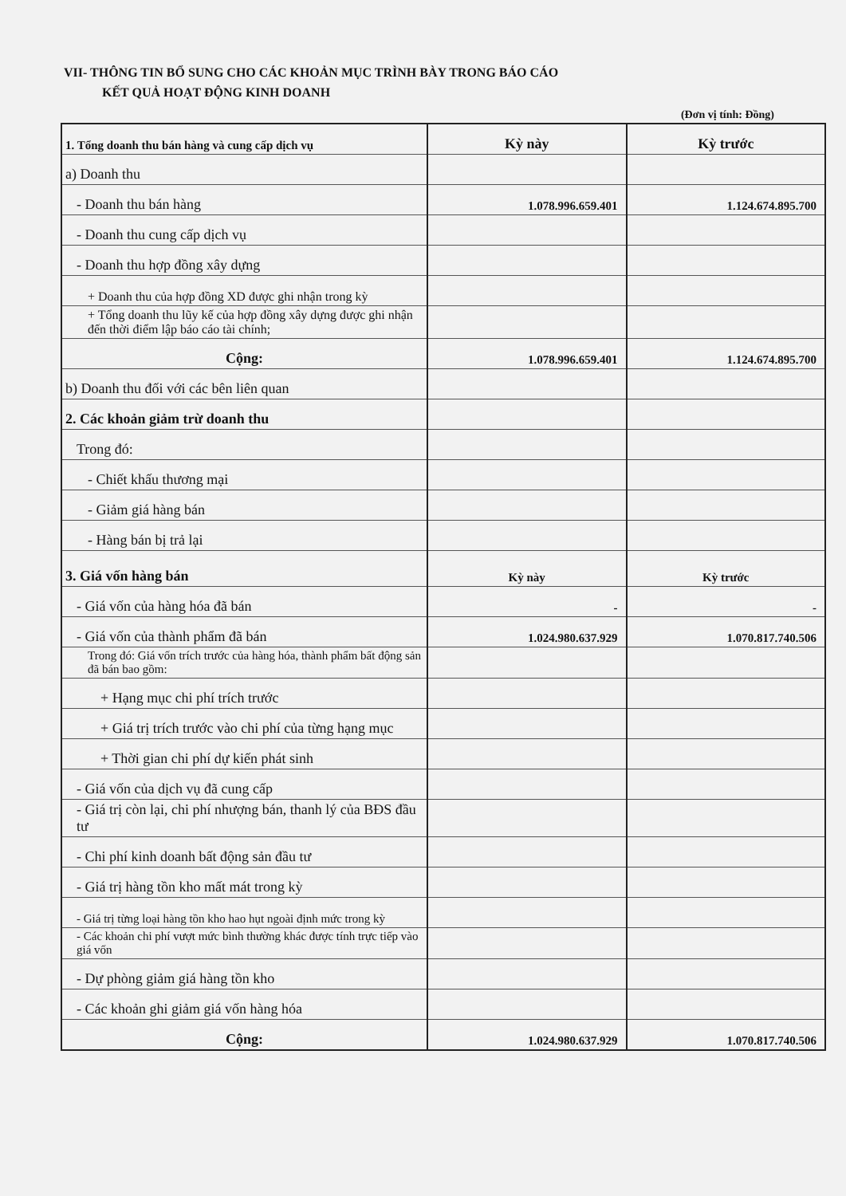VII- THÔNG TIN BỔ SUNG CHO CÁC KHOẢN MỤC TRÌNH BÀY TRONG BÁO CÁO
KẾT QUẢ HOẠT ĐỘNG KINH DOANH
(Đơn vị tính: Đồng)
| 1. Tổng doanh thu bán hàng và cung cấp dịch vụ | Kỳ này | Kỳ trước |
| a) Doanh thu | | |
| - Doanh thu bán hàng | 1.078.996.659.401 | 1.124.674.895.700 |
| - Doanh thu cung cấp dịch vụ | | |
| - Doanh thu hợp đồng xây dựng | | |
| + Doanh thu của hợp đồng XD được ghi nhận trong kỳ | | |
| + Tổng doanh thu lũy kế của hợp đồng xây dựng được ghi nhận đến thời điểm lập báo cáo tài chính; | | |
| Cộng: | 1.078.996.659.401 | 1.124.674.895.700 |
| b) Doanh thu đối với các bên liên quan | | |
| 2. Các khoản giảm trừ doanh thu | | |
| Trong đó: | | |
| - Chiết khấu thương mại | | |
| - Giảm giá hàng bán | | |
| - Hàng bán bị trả lại | | |
| 3. Giá vốn hàng bán | Kỳ này | Kỳ trước |
| - Giá vốn của hàng hóa đã bán | - | - |
| - Giá vốn của thành phẩm đã bán | 1.024.980.637.929 | 1.070.817.740.506 |
| Trong đó: Giá vốn trích trước của hàng hóa, thành phẩm bất động sản đã bán bao gồm: | | |
| + Hạng mục chi phí trích trước | | |
| + Giá trị trích trước vào chi phí của từng hạng mục | | |
| + Thời gian chi phí dự kiến phát sinh | | |
| - Giá vốn của dịch vụ đã cung cấp | | |
| - Giá trị còn lại, chi phí nhượng bán, thanh lý của BĐS đầu tư | | |
| - Chi phí kinh doanh bất động sản đầu tư | | |
| - Giá trị hàng tồn kho mất mát trong kỳ | | |
| - Giá trị từng loại hàng tồn kho hao hụt ngoài định mức trong kỳ | | |
| - Các khoản chi phí vượt mức bình thường khác được tính trực tiếp vào giá vốn | | |
| - Dự phòng giảm giá hàng tồn kho | | |
| - Các khoản ghi giảm giá vốn hàng hóa | | |
| Cộng: | 1.024.980.637.929 | 1.070.817.740.506 |